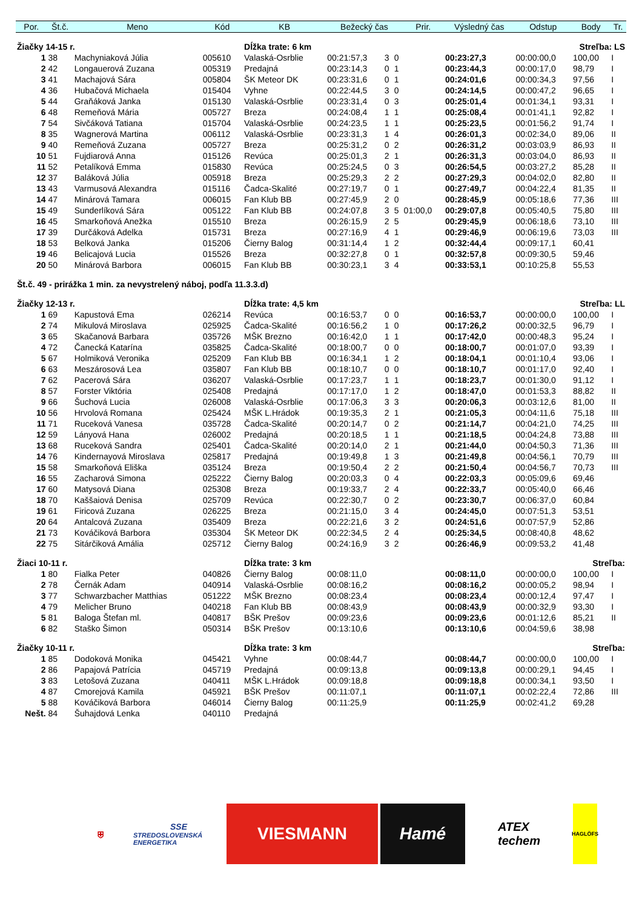| Por. | Št.č. | Meno | Kód | KB | Bežecký čas | | | Prir. | Výsledný čas | Odstup | Body | Tr. |
| --- | --- | --- | --- | --- | --- | --- | --- | --- | --- | --- | --- | --- |
| Žiačky 14-15 r. | | | | Dĺžka trate: 6 km | | | | | Streľba: LS | | | |
| 1 | 38 | Machyniaková Júlia | 005610 | Valaská-Osrblie | 00:21:57,3 | 3 | 0 | | 00:23:27,3 | 00:00:00,0 | 100,00 | I |
| 2 | 42 | Longauerová Zuzana | 005319 | Predajná | 00:23:14,3 | 0 | 1 | | 00:23:44,3 | 00:00:17,0 | 98,79 | I |
| 3 | 41 | Machajová Sára | 005804 | ŠK Meteor DK | 00:23:31,6 | 0 | 1 | | 00:24:01,6 | 00:00:34,3 | 97,56 | I |
| 4 | 36 | Hubačová Michaela | 015404 | Vyhne | 00:22:44,5 | 3 | 0 | | 00:24:14,5 | 00:00:47,2 | 96,65 | I |
| 5 | 44 | Graňáková Janka | 015130 | Valaská-Osrblie | 00:23:31,4 | 0 | 3 | | 00:25:01,4 | 00:01:34,1 | 93,31 | I |
| 6 | 48 | Remeňová Mária | 005727 | Breza | 00:24:08,4 | 1 | 1 | | 00:25:08,4 | 00:01:41,1 | 92,82 | I |
| 7 | 54 | Sivčáková Tatiana | 015704 | Valaská-Osrblie | 00:24:23,5 | 1 | 1 | | 00:25:23,5 | 00:01:56,2 | 91,74 | I |
| 8 | 35 | Wagnerová Martina | 006112 | Valaská-Osrblie | 00:23:31,3 | 1 | 4 | | 00:26:01,3 | 00:02:34,0 | 89,06 | II |
| 9 | 40 | Remeňová Zuzana | 005727 | Breza | 00:25:31,2 | 0 | 2 | | 00:26:31,2 | 00:03:03,9 | 86,93 | II |
| 10 | 51 | Fujdiarová Anna | 015126 | Revúca | 00:25:01,3 | 2 | 1 | | 00:26:31,3 | 00:03:04,0 | 86,93 | II |
| 11 | 52 | Petalíková Emma | 015830 | Revúca | 00:25:24,5 | 0 | 3 | | 00:26:54,5 | 00:03:27,2 | 85,28 | II |
| 12 | 37 | Baláková Júlia | 005918 | Breza | 00:25:29,3 | 2 | 2 | | 00:27:29,3 | 00:04:02,0 | 82,80 | II |
| 13 | 43 | Varmusová Alexandra | 015116 | Čadca-Skalité | 00:27:19,7 | 0 | 1 | | 00:27:49,7 | 00:04:22,4 | 81,35 | II |
| 14 | 47 | Minárová Tamara | 006015 | Fan Klub BB | 00:27:45,9 | 2 | 0 | | 00:28:45,9 | 00:05:18,6 | 77,36 | III |
| 15 | 49 | Sunderlíková Sára | 005122 | Fan Klub BB | 00:24:07,8 | 3 | 5 | 01:00,0 | 00:29:07,8 | 00:05:40,5 | 75,80 | III |
| 16 | 45 | Smarkoňová Anežka | 015510 | Breza | 00:26:15,9 | 2 | 5 | | 00:29:45,9 | 00:06:18,6 | 73,10 | III |
| 17 | 39 | Durčáková Adelka | 015731 | Breza | 00:27:16,9 | 4 | 1 | | 00:29:46,9 | 00:06:19,6 | 73,03 | III |
| 18 | 53 | Belková Janka | 015206 | Čierny Balog | 00:31:14,4 | 1 | 2 | | 00:32:44,4 | 00:09:17,1 | 60,41 | |
| 19 | 46 | Belicajová Lucia | 015526 | Breza | 00:32:27,8 | 0 | 1 | | 00:32:57,8 | 00:09:30,5 | 59,46 | |
| 20 | 50 | Minárová Barbora | 006015 | Fan Klub BB | 00:30:23,1 | 3 | 4 | | 00:33:53,1 | 00:10:25,8 | 55,53 | |
| Št.č. 49 - prirážka 1 min. za nevystrelený náboj, podľa 11.3.3.d) | | | | | | | | | | | | |
| Žiačky 12-13 r. | | | | Dĺžka trate: 4,5 km | | | | | Streľba: LL | | | |
| 1 | 69 | Kapustová Ema | 026214 | Revúca | 00:16:53,7 | 0 | 0 | | 00:16:53,7 | 00:00:00,0 | 100,00 | I |
| 2 | 74 | Mikulová Miroslava | 025925 | Čadca-Skalité | 00:16:56,2 | 1 | 0 | | 00:17:26,2 | 00:00:32,5 | 96,79 | I |
| 3 | 65 | Skačanová Barbara | 035726 | MŠK Brezno | 00:16:42,0 | 1 | 1 | | 00:17:42,0 | 00:00:48,3 | 95,24 | I |
| 4 | 72 | Čanecká Katarína | 035825 | Čadca-Skalité | 00:18:00,7 | 0 | 0 | | 00:18:00,7 | 00:01:07,0 | 93,39 | I |
| 5 | 67 | Holmiková Veronika | 025209 | Fan Klub BB | 00:16:34,1 | 1 | 2 | | 00:18:04,1 | 00:01:10,4 | 93,06 | I |
| 6 | 63 | Meszárosová Lea | 035807 | Fan Klub BB | 00:18:10,7 | 0 | 0 | | 00:18:10,7 | 00:01:17,0 | 92,40 | I |
| 7 | 62 | Pacerová Sára | 036207 | Valaská-Osrblie | 00:17:23,7 | 1 | 1 | | 00:18:23,7 | 00:01:30,0 | 91,12 | I |
| 8 | 57 | Forster Viktória | 025408 | Predajná | 00:17:17,0 | 1 | 2 | | 00:18:47,0 | 00:01:53,3 | 88,82 | II |
| 9 | 66 | Šuchová Lucia | 026008 | Valaská-Osrblie | 00:17:06,3 | 3 | 3 | | 00:20:06,3 | 00:03:12,6 | 81,00 | II |
| 10 | 56 | Hrvolová Romana | 025424 | MŠK L.Hrádok | 00:19:35,3 | 2 | 1 | | 00:21:05,3 | 00:04:11,6 | 75,18 | III |
| 11 | 71 | Ruceková Vanesa | 035728 | Čadca-Skalité | 00:20:14,7 | 0 | 2 | | 00:21:14,7 | 00:04:21,0 | 74,25 | III |
| 12 | 59 | Lányová Hana | 026002 | Predajná | 00:20:18,5 | 1 | 1 | | 00:21:18,5 | 00:04:24,8 | 73,88 | III |
| 13 | 68 | Ruceková Sandra | 025401 | Čadca-Skalité | 00:20:14,0 | 2 | 1 | | 00:21:44,0 | 00:04:50,3 | 71,36 | III |
| 14 | 76 | Kindernayová Miroslava | 025817 | Predajná | 00:19:49,8 | 1 | 3 | | 00:21:49,8 | 00:04:56,1 | 70,79 | III |
| 15 | 58 | Smarkoňová Eliška | 035124 | Breza | 00:19:50,4 | 2 | 2 | | 00:21:50,4 | 00:04:56,7 | 70,73 | III |
| 16 | 55 | Zacharová Simona | 025222 | Čierny Balog | 00:20:03,3 | 0 | 4 | | 00:22:03,3 | 00:05:09,6 | 69,46 | |
| 17 | 60 | Matysová Diana | 025308 | Breza | 00:19:33,7 | 2 | 4 | | 00:22:33,7 | 00:05:40,0 | 66,46 | |
| 18 | 70 | Kaššaiová Denisa | 025709 | Revúca | 00:22:30,7 | 0 | 2 | | 00:23:30,7 | 00:06:37,0 | 60,84 | |
| 19 | 61 | Firicová Zuzana | 026225 | Breza | 00:21:15,0 | 3 | 4 | | 00:24:45,0 | 00:07:51,3 | 53,51 | |
| 20 | 64 | Antalcová Zuzana | 035409 | Breza | 00:22:21,6 | 3 | 2 | | 00:24:51,6 | 00:07:57,9 | 52,86 | |
| 21 | 73 | Kováčiková Barbora | 035304 | ŠK Meteor DK | 00:22:34,5 | 2 | 4 | | 00:25:34,5 | 00:08:40,8 | 48,62 | |
| 22 | 75 | Sitárčiková Amália | 025712 | Čierny Balog | 00:24:16,9 | 3 | 2 | | 00:26:46,9 | 00:09:53,2 | 41,48 | |
| Žiaci 10-11 r. | | | | Dĺžka trate: 3 km | | | | | Streľba: | | | |
| 1 | 80 | Fialka Peter | 040826 | Čierny Balog | 00:08:11,0 | | | | 00:08:11,0 | 00:00:00,0 | 100,00 | I |
| 2 | 78 | Černák Adam | 040914 | Valaská-Osrblie | 00:08:16,2 | | | | 00:08:16,2 | 00:00:05,2 | 98,94 | I |
| 3 | 77 | Schwarzbacher Matthias | 051222 | MŠK Brezno | 00:08:23,4 | | | | 00:08:23,4 | 00:00:12,4 | 97,47 | I |
| 4 | 79 | Melicher Bruno | 040218 | Fan Klub BB | 00:08:43,9 | | | | 00:08:43,9 | 00:00:32,9 | 93,30 | I |
| 5 | 81 | Baloga Štefan ml. | 040817 | BŠK Prešov | 00:09:23,6 | | | | 00:09:23,6 | 00:01:12,6 | 85,21 | II |
| 6 | 82 | Staško Šimon | 050314 | BŠK Prešov | 00:13:10,6 | | | | 00:13:10,6 | 00:04:59,6 | 38,98 | |
| Žiačky 10-11 r. | | | | Dĺžka trate: 3 km | | | | | Streľba: | | | |
| 1 | 85 | Dodoková Monika | 045421 | Vyhne | 00:08:44,7 | | | | 00:08:44,7 | 00:00:00,0 | 100,00 | I |
| 2 | 86 | Papajová Patrícia | 045719 | Predajná | 00:09:13,8 | | | | 00:09:13,8 | 00:00:29,1 | 94,45 | I |
| 3 | 83 | Letošová Zuzana | 040411 | MŠK L.Hrádok | 00:09:18,8 | | | | 00:09:18,8 | 00:00:34,1 | 93,50 | I |
| 4 | 87 | Cmorejová Kamila | 045921 | BŠK Prešov | 00:11:07,1 | | | | 00:11:07,1 | 00:02:22,4 | 72,86 | III |
| 5 | 88 | Kováčiková Barbora | 046014 | Čierny Balog | 00:11:25,9 | | | | 00:11:25,9 | 00:02:41,2 | 69,28 | |
| Nešt. | 84 | Šuhajdová Lenka | 040110 | Predajná | | | | | | | | |
⛨
SSE
STREDOSLOVENSKÁ ENERGETIKA
VIESMANN Hamé
ATEX
techem
HAGLÖFS